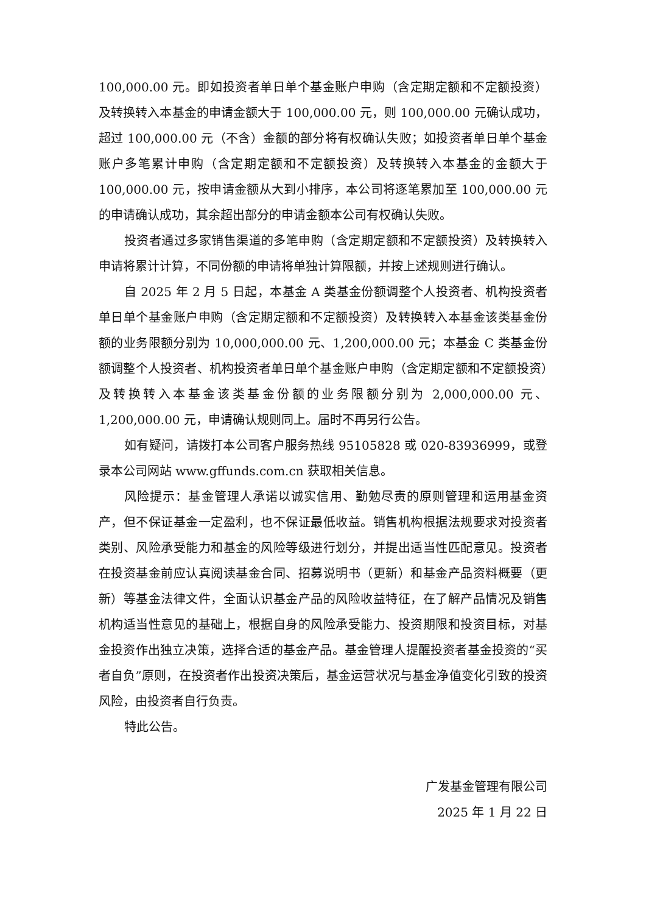100,000.00 元。即如投资者单日单个基金账户申购（含定期定额和不定额投资）及转换转入本基金的申请金额大于 100,000.00 元，则 100,000.00 元确认成功，超过 100,000.00 元（不含）金额的部分将有权确认失败；如投资者单日单个基金账户多笔累计申购（含定期定额和不定额投资）及转换转入本基金的金额大于 100,000.00 元，按申请金额从大到小排序，本公司将逐笔累加至 100,000.00 元的申请确认成功，其余超出部分的申请金额本公司有权确认失败。
投资者通过多家销售渠道的多笔申购（含定期定额和不定额投资）及转换转入申请将累计计算，不同份额的申请将单独计算限额，并按上述规则进行确认。
自 2025 年 2 月 5 日起，本基金 A 类基金份额调整个人投资者、机构投资者单日单个基金账户申购（含定期定额和不定额投资）及转换转入本基金该类基金份额的业务限额分别为 10,000,000.00 元、1,200,000.00 元；本基金 C 类基金份额调整个人投资者、机构投资者单日单个基金账户申购（含定期定额和不定额投资）及转换转入本基金该类基金份额的业务限额分别为 2,000,000.00 元、1,200,000.00 元，申请确认规则同上。届时不再另行公告。
如有疑问，请拨打本公司客户服务热线 95105828 或 020-83936999，或登录本公司网站 www.gffunds.com.cn 获取相关信息。
风险提示：基金管理人承诺以诚实信用、勤勉尽责的原则管理和运用基金资产，但不保证基金一定盈利，也不保证最低收益。销售机构根据法规要求对投资者类别、风险承受能力和基金的风险等级进行划分，并提出适当性匹配意见。投资者在投资基金前应认真阅读基金合同、招募说明书（更新）和基金产品资料概要（更新）等基金法律文件，全面认识基金产品的风险收益特征，在了解产品情况及销售机构适当性意见的基础上，根据自身的风险承受能力、投资期限和投资目标，对基金投资作出独立决策，选择合适的基金产品。基金管理人提醒投资者基金投资的“买者自负”原则，在投资者作出投资决策后，基金运营状况与基金净值变化引致的投资风险，由投资者自行负责。
特此公告。
广发基金管理有限公司
2025 年 1 月 22 日